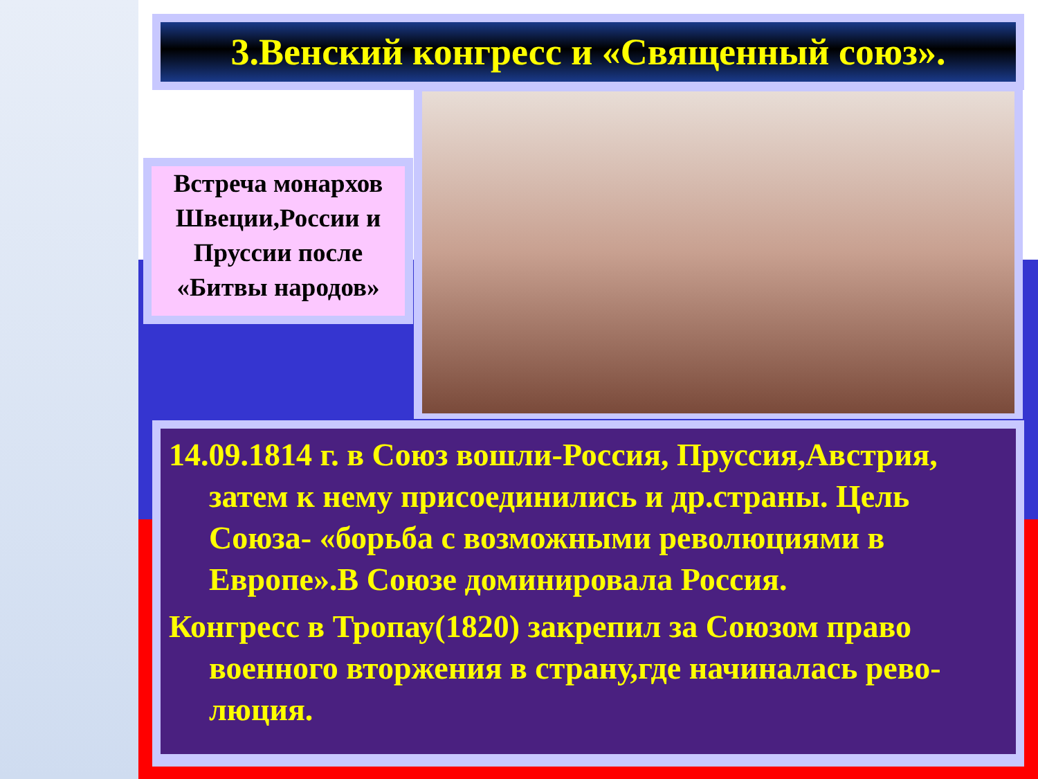3.Венский конгресс и «Священный союз».
Встреча монархов Швеции,России и Пруссии после «Битвы народов»
14.09.1814 г. в Союз вошли-Россия, Пруссия,Австрия, затем к нему присоединились и др.страны. Цель Союза- «борьба с возможными революциями в Европе».В Союзе доминировала Россия.
Конгресс в Тропау(1820) закрепил за Союзом право военного вторжения в страну,где начиналась рево-люция.